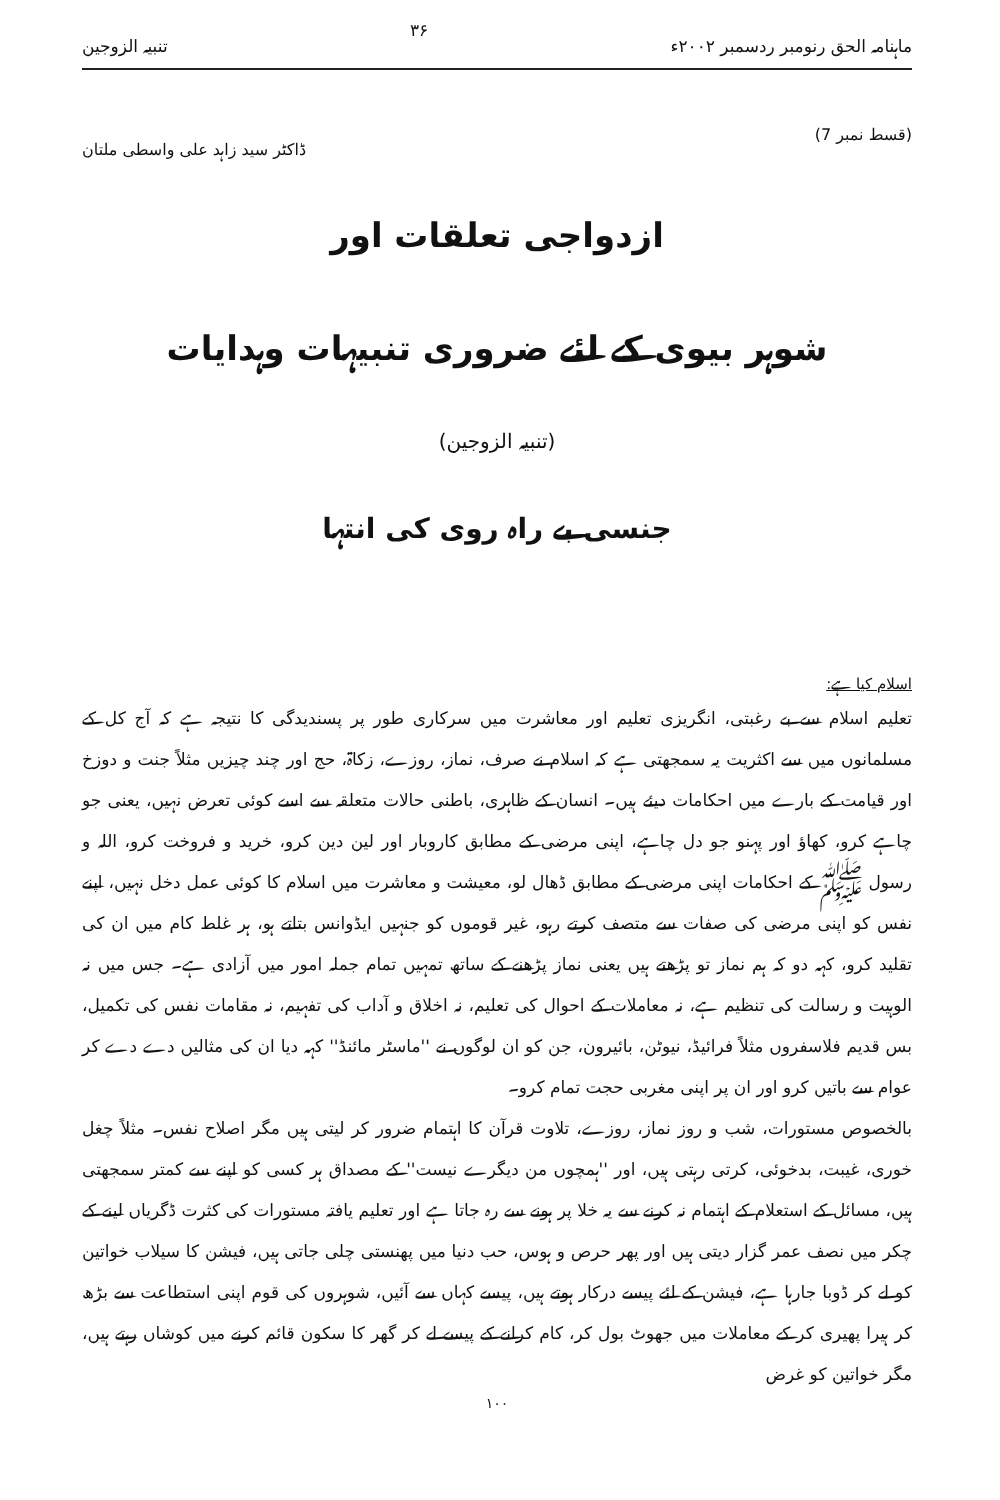ماہنامہ الحق رنومبر ردسمبر ۲۰۰۲ء ۳۶ تنبیہ الزوجین
(قسط نمبر 7) ڈاکٹر سید زاہد علی واسطی ملتان
ازدواجی تعلقات اور
شوہر بیوی کے لئے ضروری تنبیہات وہدایات
(تنبیہ الزوجین)
جنسی بے راہ روی کی انتہا
اسلام کیا ہے:
تعلیم اسلام سے بے رغبتی، انگریزی تعلیم اور معاشرت میں سرکاری طور پر پسندیدگی کا نتیجہ ہے کہ آج کل کے مسلمانوں میں سے اکثریت یہ سمجھتی ہے کہ اسلام نے صرف، نماز، روزے، زکاۃ، حج اور چند چیزیں مثلاً جنت و دوزخ اور قیامت کے بارے میں احکامات دیئے ہیں۔ انسان کے ظاہری، باطنی حالات متعلقہ سے اسے کوئی تعرض نہیں، یعنی جو چاہے کرو، کھاؤ اور پہنو جو دل چاہے، اپنی مرضی کے مطابق کاروبار اور لین دین کرو، خرید و فروخت کرو، اللہ و رسول ﷺ کے احکامات اپنی مرضی کے مطابق ڈھال لو، معیشت و معاشرت میں اسلام کا کوئی عمل دخل نہیں، اپنے نفس کو اپنی مرضی کی صفات سے متصف کرتے رہو، غیر قوموں کو جنہیں ایڈوانس بتاتے ہو، ہر غلط کام میں ان کی تقلید کرو، کہہ دو کہ ہم نماز تو پڑھتے ہیں یعنی نماز پڑھنے کے ساتھ تمہیں تمام جملہ امور میں آزادی ہے۔ جس میں نہ الوہیت و رسالت کی تنظیم ہے، نہ معاملات کے احوال کی تعلیم، نہ اخلاق و آداب کی تفہیم، نہ مقامات نفس کی تکمیل، بس قدیم فلاسفروں مثلاً فرائیڈ، نیوٹن، بائیرون، جن کو ان لوگوں نے ''ماسٹر مائنڈ'' کہہ دیا ان کی مثالیں دے دے کر عوام سے باتیں کرو اور ان پر اپنی مغربی حجت تمام کرو۔
بالخصوص مستورات، شب و روز نماز، روزے، تلاوت قرآن کا اہتمام ضرور کر لیتی ہیں مگر اصلاح نفس۔ مثلاً چغل خوری، غیبت، بدخوئی، کرتی رہتی ہیں، اور ''ہمچوں من دیگرے نیست'' کے مصداق ہر کسی کو اپنے سے کمتر سمجھتی ہیں، مسائل کے استعلام کے اہتمام نہ کرنے سے یہ خلا پر ہونے سے رہ جاتا ہے اور تعلیم یافتہ مستورات کی کثرت ڈگریاں لینے کے چکر میں نصف عمر گزار دیتی ہیں اور پھر حرص و ہوس، حب دنیا میں پھنستی چلی جاتی ہیں، فیشن کا سیلاب خواتین کو لے کر ڈوبا جارہا ہے، فیشن کے لئے پیسے درکار ہوتے ہیں، پیسے کہاں سے آئیں، شوہروں کی قوم اپنی استطاعت سے بڑھ کر ہیرا پھیری کر کے معاملات میں جھوٹ بول کر، کام کرانے کے پیسے لے کر گھر کا سکون قائم کرنے میں کوشاں رہتے ہیں، مگر خواتین کو غرض
۱۰۰